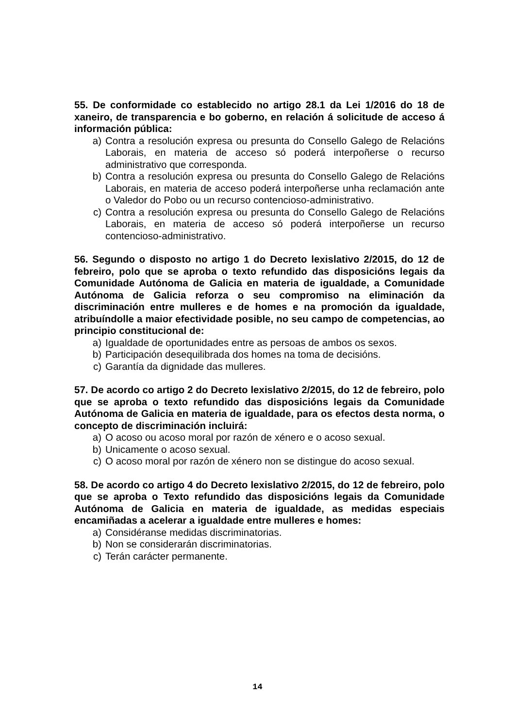55. De conformidade co establecido no artigo 28.1 da Lei 1/2016 do 18 de xaneiro, de transparencia e bo goberno, en relación á solicitude de acceso á información pública:
a) Contra a resolución expresa ou presunta do Consello Galego de Relacións Laborais, en materia de acceso só poderá interpoñerse o recurso administrativo que corresponda.
b) Contra a resolución expresa ou presunta do Consello Galego de Relacións Laborais, en materia de acceso poderá interpoñerse unha reclamación ante o Valedor do Pobo ou un recurso contencioso-administrativo.
c) Contra a resolución expresa ou presunta do Consello Galego de Relacións Laborais, en materia de acceso só poderá interpoñerse un recurso contencioso-administrativo.
56. Segundo o disposto no artigo 1 do Decreto lexislativo 2/2015, do 12 de febreiro, polo que se aproba o texto refundido das disposicións legais da Comunidade Autónoma de Galicia en materia de igualdade, a Comunidade Autónoma de Galicia reforza o seu compromiso na eliminación da discriminación entre mulleres e de homes e na promoción da igualdade, atribuíndolle a maior efectividade posible, no seu campo de competencias, ao principio constitucional de:
a) Igualdade de oportunidades entre as persoas de ambos os sexos.
b) Participación desequilibrada dos homes na toma de decisións.
c) Garantía da dignidade das mulleres.
57. De acordo co artigo 2 do Decreto lexislativo 2/2015, do 12 de febreiro, polo que se aproba o texto refundido das disposicións legais da Comunidade Autónoma de Galicia en materia de igualdade, para os efectos desta norma, o concepto de discriminación incluirá:
a) O acoso ou acoso moral por razón de xénero e o acoso sexual.
b) Unicamente o acoso sexual.
c) O acoso moral por razón de xénero non se distingue do acoso sexual.
58. De acordo co artigo 4 do Decreto lexislativo 2/2015, do 12 de febreiro, polo que se aproba o Texto refundido das disposicións legais da Comunidade Autónoma de Galicia en materia de igualdade, as medidas especiais encamiñadas a acelerar a igualdade entre mulleres e homes:
a) Considéranse medidas discriminatorias.
b) Non se considerarán discriminatorias.
c) Terán carácter permanente.
14